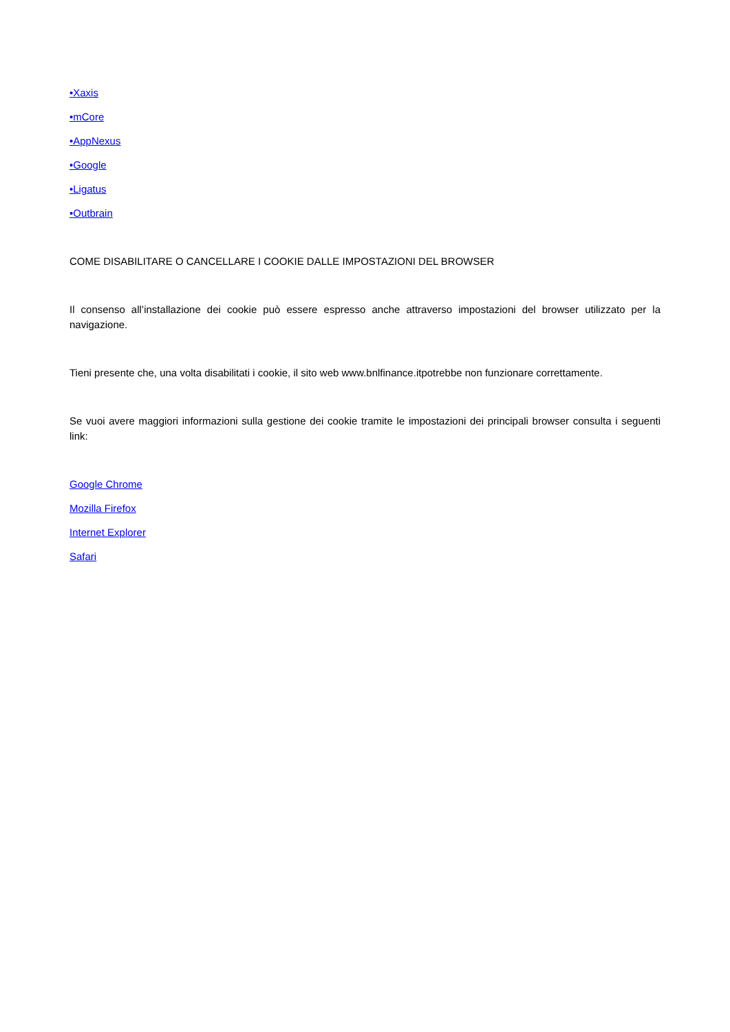•Xaxis
•mCore
•AppNexus
•Google
•Ligatus
•Outbrain
COME DISABILITARE O CANCELLARE I COOKIE DALLE IMPOSTAZIONI DEL BROWSER
Il consenso all’installazione dei cookie può essere espresso anche attraverso impostazioni del browser utilizzato per la navigazione.
Tieni presente che, una volta disabilitati i cookie, il sito web www.bnlfinance.itpotrebbe non funzionare correttamente.
Se vuoi avere maggiori informazioni sulla gestione dei cookie tramite le impostazioni dei principali browser consulta i seguenti link:
Google Chrome
Mozilla Firefox
Internet Explorer
Safari